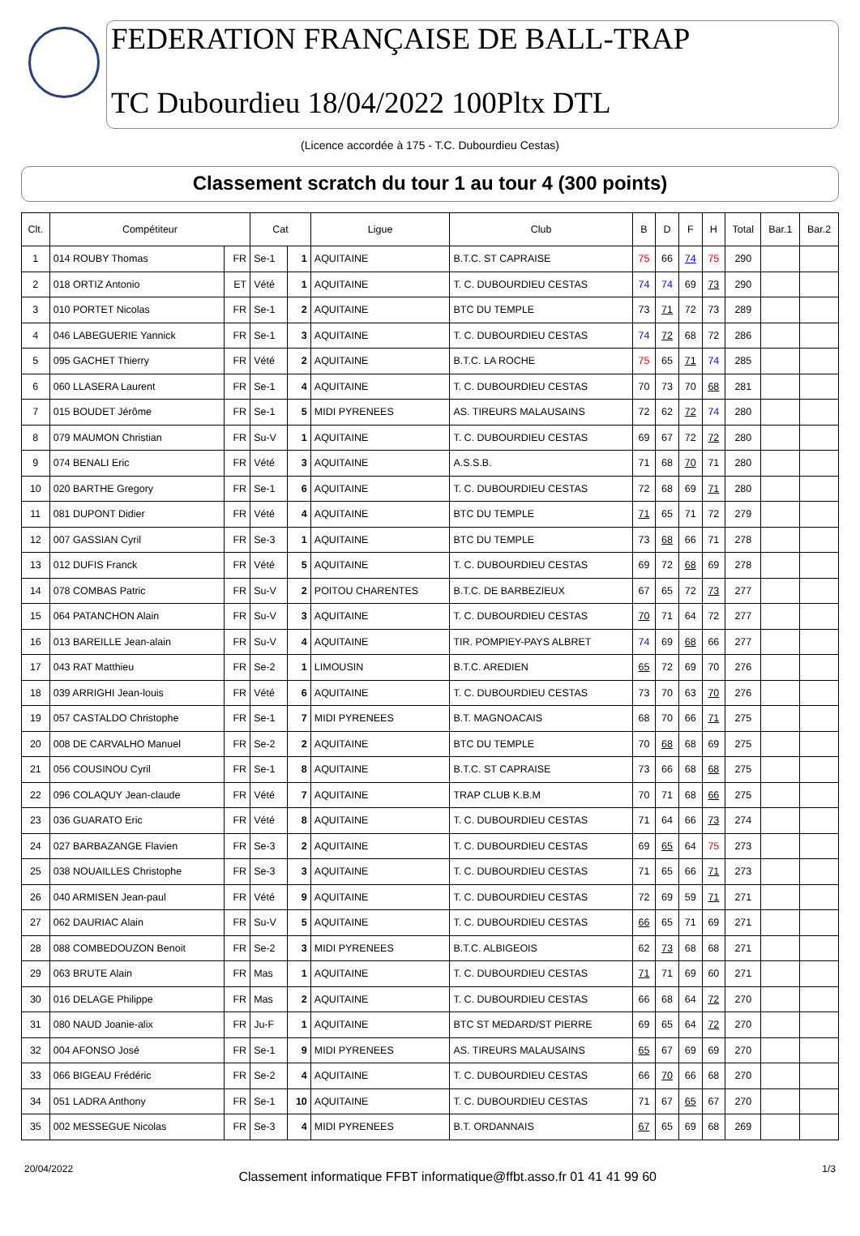FEDERATION FRANÇAISE DE BALL-TRAP
TC Dubourdieu 18/04/2022 100Pltx DTL
(Licence accordée à 175 - T.C. Dubourdieu Cestas)
Classement scratch du tour 1 au tour 4 (300 points)
| Clt. | Compétiteur | | Cat | | Ligue | Club | B | D | F | H | Total | Bar.1 | Bar.2 |
| --- | --- | --- | --- | --- | --- | --- | --- | --- | --- | --- | --- | --- | --- |
| 1 | 014 ROUBY Thomas | FR | Se-1 | 1 | AQUITAINE | B.T.C. ST CAPRAISE | 75 | 66 | 74 | 75 | 290 | | |
| 2 | 018 ORTIZ Antonio | ET | Vété | 1 | AQUITAINE | T. C. DUBOURDIEU CESTAS | 74 | 74 | 69 | 73 | 290 | | |
| 3 | 010 PORTET Nicolas | FR | Se-1 | 2 | AQUITAINE | BTC DU TEMPLE | 73 | 71 | 72 | 73 | 289 | | |
| 4 | 046 LABEGUERIE Yannick | FR | Se-1 | 3 | AQUITAINE | T. C. DUBOURDIEU CESTAS | 74 | 72 | 68 | 72 | 286 | | |
| 5 | 095 GACHET Thierry | FR | Vété | 2 | AQUITAINE | B.T.C. LA ROCHE | 75 | 65 | 71 | 74 | 285 | | |
| 6 | 060 LLASERA Laurent | FR | Se-1 | 4 | AQUITAINE | T. C. DUBOURDIEU CESTAS | 70 | 73 | 70 | 68 | 281 | | |
| 7 | 015 BOUDET Jérôme | FR | Se-1 | 5 | MIDI PYRENEES | AS. TIREURS MALAUSAINS | 72 | 62 | 72 | 74 | 280 | | |
| 8 | 079 MAUMON Christian | FR | Su-V | 1 | AQUITAINE | T. C. DUBOURDIEU CESTAS | 69 | 67 | 72 | 72 | 280 | | |
| 9 | 074 BENALI Eric | FR | Vété | 3 | AQUITAINE | A.S.S.B. | 71 | 68 | 70 | 71 | 280 | | |
| 10 | 020 BARTHE Gregory | FR | Se-1 | 6 | AQUITAINE | T. C. DUBOURDIEU CESTAS | 72 | 68 | 69 | 71 | 280 | | |
| 11 | 081 DUPONT Didier | FR | Vété | 4 | AQUITAINE | BTC DU TEMPLE | 71 | 65 | 71 | 72 | 279 | | |
| 12 | 007 GASSIAN Cyril | FR | Se-3 | 1 | AQUITAINE | BTC DU TEMPLE | 73 | 68 | 66 | 71 | 278 | | |
| 13 | 012 DUFIS Franck | FR | Vété | 5 | AQUITAINE | T. C. DUBOURDIEU CESTAS | 69 | 72 | 68 | 69 | 278 | | |
| 14 | 078 COMBAS Patric | FR | Su-V | 2 | POITOU CHARENTES | B.T.C. DE BARBEZIEUX | 67 | 65 | 72 | 73 | 277 | | |
| 15 | 064 PATANCHON Alain | FR | Su-V | 3 | AQUITAINE | T. C. DUBOURDIEU CESTAS | 70 | 71 | 64 | 72 | 277 | | |
| 16 | 013 BAREILLE Jean-alain | FR | Su-V | 4 | AQUITAINE | TIR. POMPIEY-PAYS ALBRET | 74 | 69 | 68 | 66 | 277 | | |
| 17 | 043 RAT Matthieu | FR | Se-2 | 1 | LIMOUSIN | B.T.C. AREDIEN | 65 | 72 | 69 | 70 | 276 | | |
| 18 | 039 ARRIGHI Jean-louis | FR | Vété | 6 | AQUITAINE | T. C. DUBOURDIEU CESTAS | 73 | 70 | 63 | 70 | 276 | | |
| 19 | 057 CASTALDO Christophe | FR | Se-1 | 7 | MIDI PYRENEES | B.T. MAGNOACAIS | 68 | 70 | 66 | 71 | 275 | | |
| 20 | 008 DE CARVALHO Manuel | FR | Se-2 | 2 | AQUITAINE | BTC DU TEMPLE | 70 | 68 | 68 | 69 | 275 | | |
| 21 | 056 COUSINOU Cyril | FR | Se-1 | 8 | AQUITAINE | B.T.C. ST CAPRAISE | 73 | 66 | 68 | 68 | 275 | | |
| 22 | 096 COLAQUY Jean-claude | FR | Vété | 7 | AQUITAINE | TRAP CLUB K.B.M | 70 | 71 | 68 | 66 | 275 | | |
| 23 | 036 GUARATO Eric | FR | Vété | 8 | AQUITAINE | T. C. DUBOURDIEU CESTAS | 71 | 64 | 66 | 73 | 274 | | |
| 24 | 027 BARBAZANGE Flavien | FR | Se-3 | 2 | AQUITAINE | T. C. DUBOURDIEU CESTAS | 69 | 65 | 64 | 75 | 273 | | |
| 25 | 038 NOUAILLES Christophe | FR | Se-3 | 3 | AQUITAINE | T. C. DUBOURDIEU CESTAS | 71 | 65 | 66 | 71 | 273 | | |
| 26 | 040 ARMISEN Jean-paul | FR | Vété | 9 | AQUITAINE | T. C. DUBOURDIEU CESTAS | 72 | 69 | 59 | 71 | 271 | | |
| 27 | 062 DAURIAC Alain | FR | Su-V | 5 | AQUITAINE | T. C. DUBOURDIEU CESTAS | 66 | 65 | 71 | 69 | 271 | | |
| 28 | 088 COMBEDOUZON Benoit | FR | Se-2 | 3 | MIDI PYRENEES | B.T.C. ALBIGEOIS | 62 | 73 | 68 | 68 | 271 | | |
| 29 | 063 BRUTE Alain | FR | Mas | 1 | AQUITAINE | T. C. DUBOURDIEU CESTAS | 71 | 71 | 69 | 60 | 271 | | |
| 30 | 016 DELAGE Philippe | FR | Mas | 2 | AQUITAINE | T. C. DUBOURDIEU CESTAS | 66 | 68 | 64 | 72 | 270 | | |
| 31 | 080 NAUD Joanie-alix | FR | Ju-F | 1 | AQUITAINE | BTC ST MEDARD/ST PIERRE | 69 | 65 | 64 | 72 | 270 | | |
| 32 | 004 AFONSO José | FR | Se-1 | 9 | MIDI PYRENEES | AS. TIREURS MALAUSAINS | 65 | 67 | 69 | 69 | 270 | | |
| 33 | 066 BIGEAU Frédéric | FR | Se-2 | 4 | AQUITAINE | T. C. DUBOURDIEU CESTAS | 66 | 70 | 66 | 68 | 270 | | |
| 34 | 051 LADRA Anthony | FR | Se-1 | 10 | AQUITAINE | T. C. DUBOURDIEU CESTAS | 71 | 67 | 65 | 67 | 270 | | |
| 35 | 002 MESSEGUE Nicolas | FR | Se-3 | 4 | MIDI PYRENEES | B.T. ORDANNAIS | 67 | 65 | 69 | 68 | 269 | | |
20/04/2022 Classement informatique FFBT informatique@ffbt.asso.fr 01 41 41 99 60 1/3